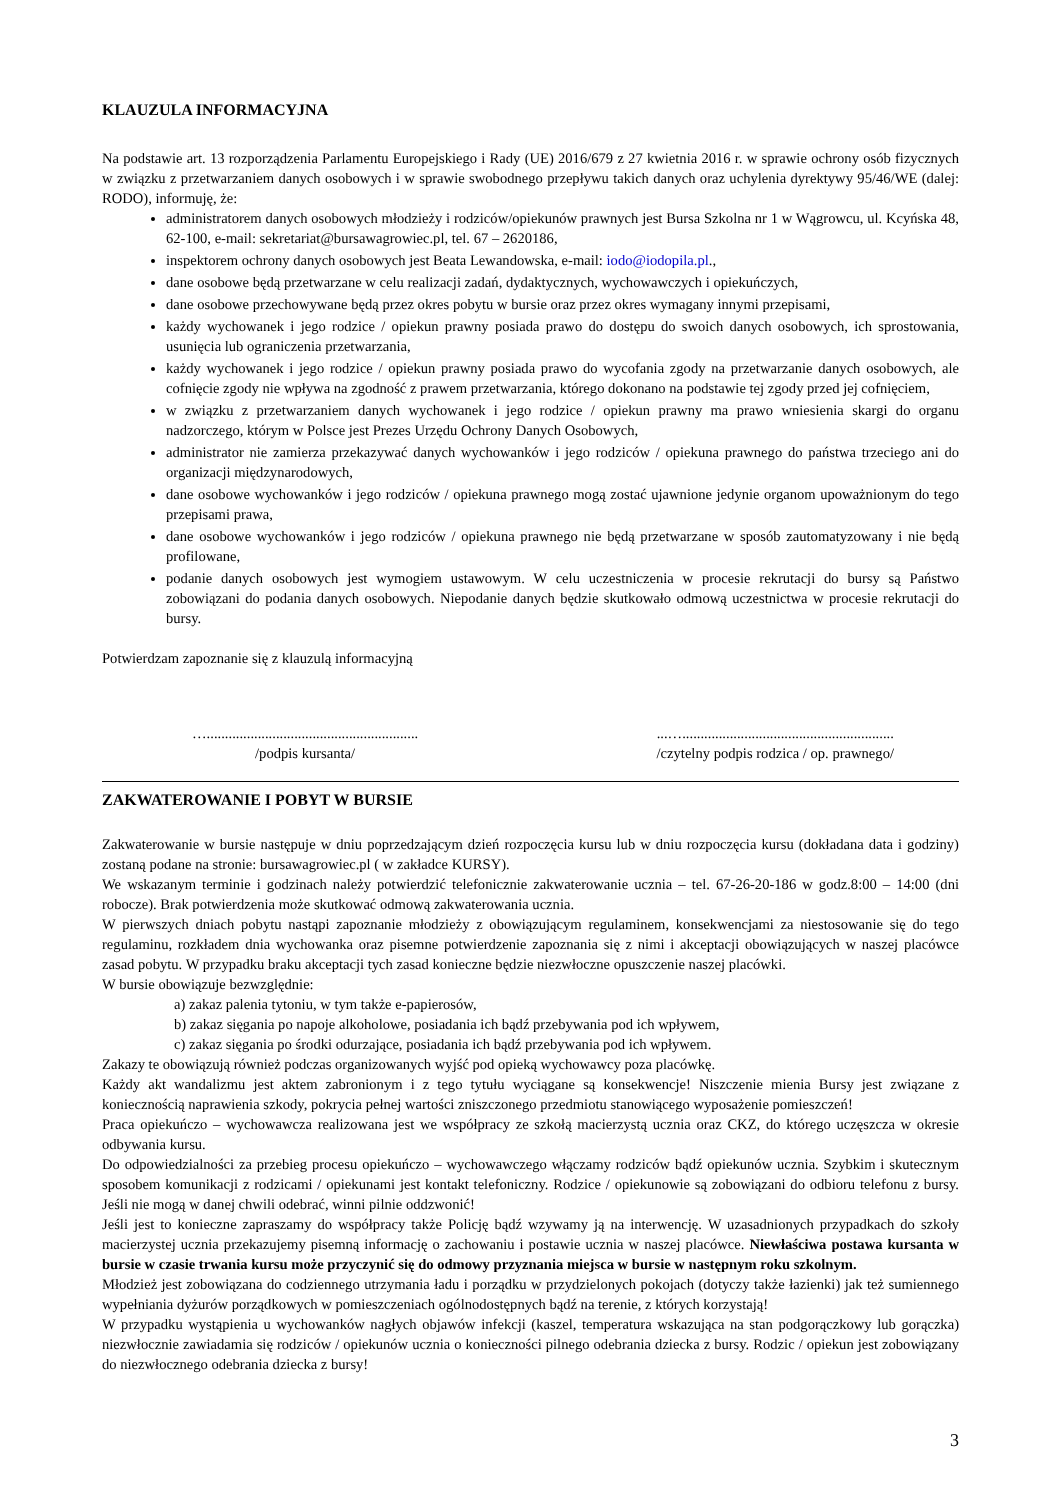KLAUZULA INFORMACYJNA
Na podstawie art. 13 rozporządzenia Parlamentu Europejskiego i Rady (UE) 2016/679 z 27 kwietnia 2016 r. w sprawie ochrony osób fizycznych w związku z przetwarzaniem danych osobowych i w sprawie swobodnego przepływu takich danych oraz uchylenia dyrektywy 95/46/WE (dalej: RODO), informuję, że:
administratorem danych osobowych młodzieży i rodziców/opiekunów prawnych jest Bursa Szkolna nr 1 w Wągrowcu, ul. Kcyńska 48, 62-100, e-mail: sekretariat@bursawagrowiec.pl, tel. 67 – 2620186,
inspektorem ochrony danych osobowych jest Beata Lewandowska, e-mail: iodo@iodopila.pl.,
dane osobowe będą przetwarzane w celu realizacji zadań, dydaktycznych, wychowawczych i opiekuńczych,
dane osobowe przechowywane będą przez okres pobytu w bursie oraz przez okres wymagany innymi przepisami,
każdy wychowanek i jego rodzice / opiekun prawny posiada prawo do dostępu do swoich danych osobowych, ich sprostowania, usunięcia lub ograniczenia przetwarzania,
każdy wychowanek i jego rodzice / opiekun prawny posiada prawo do wycofania zgody na przetwarzanie danych osobowych, ale cofnięcie zgody nie wpływa na zgodność z prawem przetwarzania, którego dokonano na podstawie tej zgody przed jej cofnięciem,
w związku z przetwarzaniem danych wychowanek i jego rodzice / opiekun prawny ma prawo wniesienia skargi do organu nadzorczego, którym w Polsce jest Prezes Urzędu Ochrony Danych Osobowych,
administrator nie zamierza przekazywać danych wychowanków i jego rodziców / opiekuna prawnego do państwa trzeciego ani do organizacji międzynarodowych,
dane osobowe wychowanków i jego rodziców / opiekuna prawnego mogą zostać ujawnione jedynie organom upoważnionym do tego przepisami prawa,
dane osobowe wychowanków i jego rodziców / opiekuna prawnego nie będą przetwarzane w sposób zautomatyzowany i nie będą profilowane,
podanie danych osobowych jest wymogiem ustawowym. W celu uczestniczenia w procesie rekrutacji do bursy są Państwo zobowiązani do podania danych osobowych. Niepodanie danych będzie skutkowało odmową uczestnictwa w procesie rekrutacji do bursy.
Potwierdzam zapoznanie się z klauzulą informacyjną
…..........................................................
/podpis kursanta/
...…..........................................................
/czytelny podpis rodzica / op. prawnego/
ZAKWATEROWANIE I POBYT W BURSIE
Zakwaterowanie w bursie następuje w dniu poprzedzającym dzień rozpoczęcia kursu lub w dniu rozpoczęcia kursu (dokładana data i godziny) zostaną podane na stronie: bursawagrowiec.pl ( w zakładce KURSY).
We wskazanym terminie i godzinach należy potwierdzić telefonicznie zakwaterowanie ucznia – tel. 67-26-20-186 w godz.8:00 – 14:00 (dni robocze). Brak potwierdzenia może skutkować odmową zakwaterowania ucznia.
W pierwszych dniach pobytu nastąpi zapoznanie młodzieży z obowiązującym regulaminem, konsekwencjami za niestosowanie się do tego regulaminu, rozkładem dnia wychowanka oraz pisemne potwierdzenie zapoznania się z nimi i akceptacji obowiązujących w naszej placówce zasad pobytu. W przypadku braku akceptacji tych zasad konieczne będzie niezwłoczne opuszczenie naszej placówki.
W bursie obowiązuje bezwzględnie:
a) zakaz palenia tytoniu, w tym także e-papierosów,
b) zakaz sięgania po napoje alkoholowe, posiadania ich bądź przebywania pod ich wpływem,
c) zakaz sięgania po środki odurzające, posiadania ich bądź przebywania pod ich wpływem.
Zakazy te obowiązują również podczas organizowanych wyjść pod opieką wychowawcy poza placówkę.
Każdy akt wandalizmu jest aktem zabronionym i z tego tytułu wyciągane są konsekwencje! Niszczenie mienia Bursy jest związane z koniecznością naprawienia szkody, pokrycia pełnej wartości zniszczonego przedmiotu stanowiącego wyposażenie pomieszczeń!
Praca opiekuńczo – wychowawcza realizowana jest we współpracy ze szkołą macierzystą ucznia oraz CKZ, do którego uczęszcza w okresie odbywania kursu.
Do odpowiedzialności za przebieg procesu opiekuńczo – wychowawczego włączamy rodziców bądź opiekunów ucznia. Szybkim i skutecznym sposobem komunikacji z rodzicami / opiekunami jest kontakt telefoniczny. Rodzice / opiekunowie są zobowiązani do odbioru telefonu z bursy. Jeśli nie mogą w danej chwili odebrać, winni pilnie oddzwonić!
Jeśli jest to konieczne zapraszamy do współpracy także Policję bądź wzywamy ją na interwencję. W uzasadnionych przypadkach do szkoły macierzystej ucznia przekazujemy pisemną informację o zachowaniu i postawie ucznia w naszej placówce. Niewłaściwa postawa kursanta w bursie w czasie trwania kursu może przyczynić się do odmowy przyznania miejsca w bursie w następnym roku szkolnym.
Młodzież jest zobowiązana do codziennego utrzymania ładu i porządku w przydzielonych pokojach (dotyczy także łazienki) jak też sumiennego wypełniania dyżurów porządkowych w pomieszczeniach ogólnodostępnych bądź na terenie, z których korzystają!
W przypadku wystąpienia u wychowanków nagłych objawów infekcji (kaszel, temperatura wskazująca na stan podgorączkowy lub gorączka) niezwłocznie zawiadamia się rodziców / opiekunów ucznia o konieczności pilnego odebrania dziecka z bursy. Rodzic / opiekun jest zobowiązany do niezwłocznego odebrania dziecka z bursy!
3